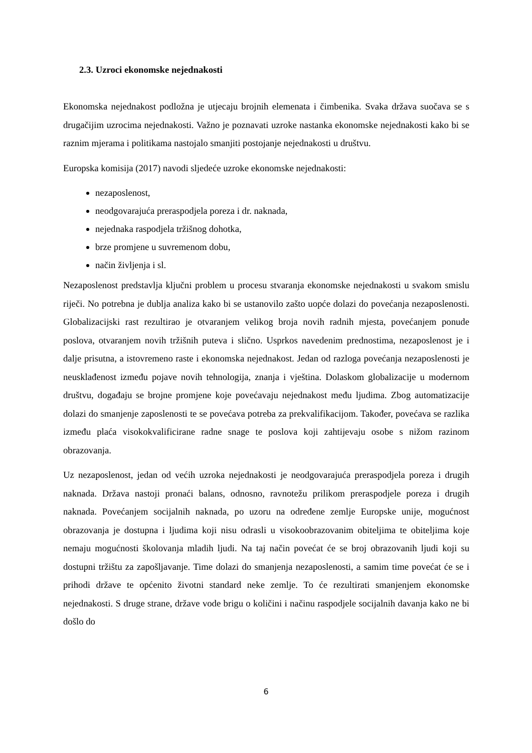2.3. Uzroci ekonomske nejednakosti
Ekonomska nejednakost podložna je utjecaju brojnih elemenata i čimbenika. Svaka država suočava se s drugačijim uzrocima nejednakosti. Važno je poznavati uzroke nastanka ekonomske nejednakosti kako bi se raznim mjerama i politikama nastojalo smanjiti postojanje nejednakosti u društvu.
Europska komisija (2017) navodi sljedeće uzroke ekonomske nejednakosti:
nezaposlenost,
neodgovarajuća preraspodjela poreza i dr. naknada,
nejednaka raspodjela tržišnog dohotka,
brze promjene u suvremenom dobu,
način življenja i sl.
Nezaposlenost predstavlja ključni problem u procesu stvaranja ekonomske nejednakosti u svakom smislu riječi. No potrebna je dublja analiza kako bi se ustanovilo zašto uopće dolazi do povećanja nezaposlenosti. Globalizacijski rast rezultirao je otvaranjem velikog broja novih radnih mjesta, povećanjem ponude poslova, otvaranjem novih tržišnih puteva i slično. Usprkos navedenim prednostima, nezaposlenost je i dalje prisutna, a istovremeno raste i ekonomska nejednakost. Jedan od razloga povećanja nezaposlenosti je neusklađenost između pojave novih tehnologija, znanja i vještina. Dolaskom globalizacije u modernom društvu, događaju se brojne promjene koje povećavaju nejednakost među ljudima. Zbog automatizacije dolazi do smanjenje zaposlenosti te se povećava potreba za prekvalifikacijom. Također, povećava se razlika između plaća visokokvalificirane radne snage te poslova koji zahtijevaju osobe s nižom razinom obrazovanja.
Uz nezaposlenost, jedan od većih uzroka nejednakosti je neodgovarajuća preraspodjela poreza i drugih naknada. Država nastoji pronaći balans, odnosno, ravnotežu prilikom preraspodjele poreza i drugih naknada. Povećanjem socijalnih naknada, po uzoru na određene zemlje Europske unije, mogućnost obrazovanja je dostupna i ljudima koji nisu odrasli u visokoobrazovanim obiteljima te obiteljima koje nemaju mogućnosti školovanja mladih ljudi. Na taj način povećat će se broj obrazovanih ljudi koji su dostupni tržištu za zapošljavanje. Time dolazi do smanjenja nezaposlenosti, a samim time povećat će se i prihodi države te općenito životni standard neke zemlje. To će rezultirati smanjenjem ekonomske nejednakosti. S druge strane, države vode brigu o količini i načinu raspodjele socijalnih davanja kako ne bi došlo do
6